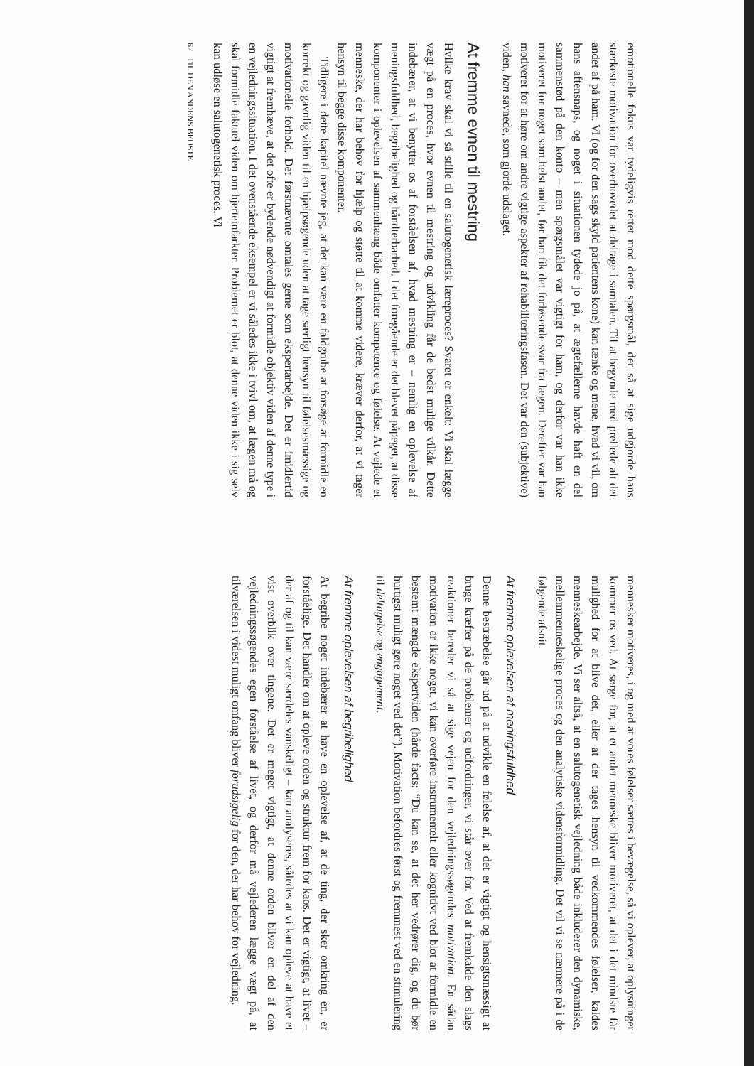emotionelle fokus var tydeligvis rettet mod dette spørgsmål, der så at sige udgjorde hans stærkeste motivation for overhovedet at deltage i samtalen. Til at begynde med prellede alt det andet af på ham. Vi (og for den sags skyld patientens kone) kan tænke og mene, hvad vi vil, om hans aftensnaps, og noget i situationen tydede jo på, at ægtefællerne havde haft en del sammenstød på den konto – men spørgsmålet var vigtigt for ham, og derfor var han ikke motiveret for noget som helst andet, før han fik det forløsende svar fra lægen. Derefter var han motiveret for at høre om andre vigtige aspekter af rehabiliteringsfasen. Det var den (subjektive) viden, han savnede, som gjorde udslaget.
At fremme evnen til mestring
Hvilke krav skal vi så stille til en salutogenetisk læreproces? Svaret er enkelt: Vi skal lægge vægt på en proces, hvor evnen til mestring og udvikling får de bedst mulige vilkår. Dette indebærer, at vi benytter os af forståelsen af, hvad mestring er – nemlig en oplevelse af meningsfuldhed, begribelighed og håndterbarhed. I det foregående er det blevet påpeget, at disse komponenter i oplevelsen af sammenhæng både omfatter kompetence og følelse. At vejlede et menneske, der har behov for hjælp og støtte til at komme videre, kræver derfor, at vi tager hensyn til begge disse komponenter.
Tidligere i dette kapitel nævnte jeg, at det kan være en faldgrube at forsøge at formidle en korrekt og gavnlig viden til en hjælpsøgende uden at tage særligt hensyn til følelsesmæssige og motivationelle forhold. Det førstnævnte omtales gerne som ekspertarbejde. Det er imidlertid vigtigt at fremhæve, at det ofte er bydende nødvendigt at formidle objektiv viden af denne type i en vejledningssituation. I det ovenstående eksempel er vi således ikke i tvivl om, at lægen må og skal formidle faktuel viden om hjerteinfarkter. Problemet er blot, at denne viden ikke i sig selv kan udløse en salutogenetisk proces. Vi
62 TIL DEN ANDENS BEDSTE
mennesker motiveres, i og med at vores følelser sættes i bevægelse, så vi oplever, at oplysninger kommer os ved. At sørge for, at et andet menneske bliver motiveret, at det i det mindste får mulighed for at blive det, eller at der tages hensyn til vedkommendes følelser, kaldes menneskearbejde. Vi ser altså, at en salutogenetisk vejledning både inkluderer den dynamiske, mellemmenneskelige proces og den analytiske vidensformidling. Det vil vi se nærmere på i de følgende afsnit.
At fremme oplevelsen af meningsfuldhed
Denne bestræbelse går ud på at udvikle en følelse af, at det er vigtigt og hensigtsmæssigt at bruge kræfter på de problemer og udfordringer, vi står over for. Ved at fremkalde den slags reaktioner bereder vi så at sige vejen for den vejledningssøgendes motivation. En sådan motivation er ikke noget, vi kan overføre instrumentelt eller kognitivt ved blot at formidle en bestemt mængde ekspertviden (hårde facts: “Du kan se, at det her vedrører dig, og du bør hurtigst muligt gøre noget ved det”). Motivation befordres først og fremmest ved en stimulering til deltagelse og engagement.
At fremme oplevelsen af begribelighed
At begribe noget indebærer at have en oplevelse af, at de ting, der sker omkring en, er forståelige. Det handler om at opleve orden og struktur frem for kaos. Det er vigtigt, at livet – der af og til kan være særdeles vanskeligt – kan analyseres, således at vi kan opleve at have et vist overblik over tingene. Det er meget vigtigt, at denne orden bliver en del af den vejledningssøgendes egen forståelse af livet, og derfor må vejlederen lægge vægt på, at tilværelsen i videst muligt omfang bliver forudsigelig for den, der har behov for vejledning.